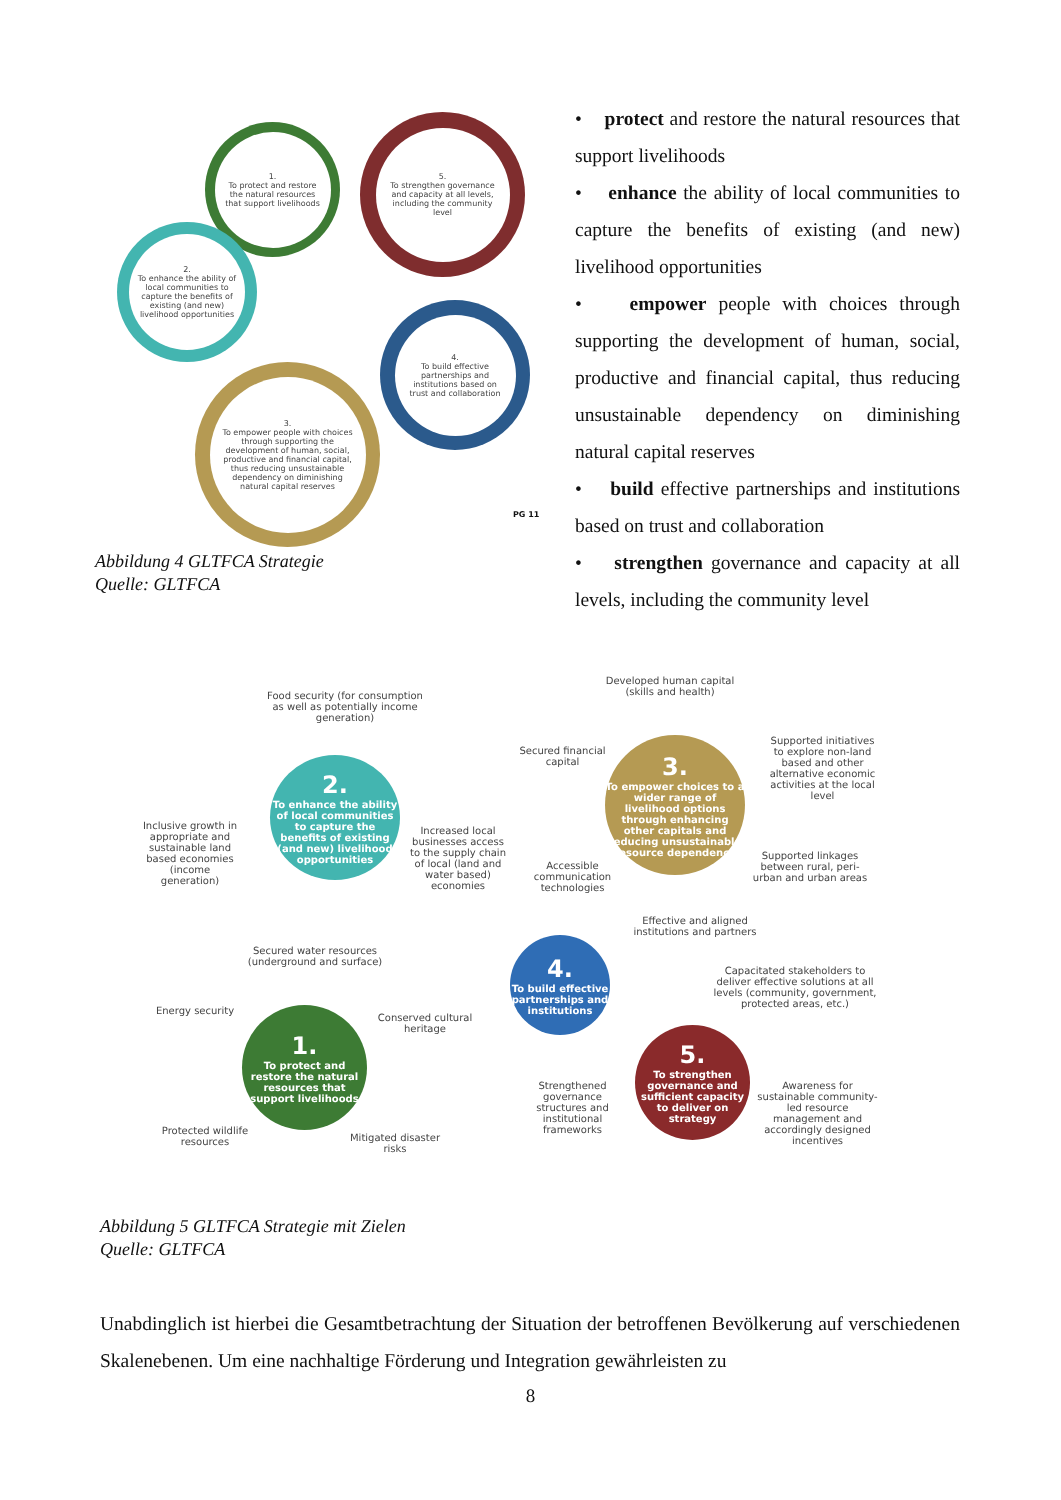1.
To protect and restore the natural resources that support livelihoods
5.
To strengthen governance and capacity at all levels, including the community level
2.
To enhance the ability of local communities to capture the benefits of existing (and new) livelihood opportunities
4.
To build effective partnerships and institutions based on trust and collaboration
3.
To empower people with choices through supporting the development of human, social, productive and financial capital, thus reducing unsustainable dependency on diminishing natural capital reserves
PG 11
Abbildung 4 GLTFCA Strategie
Quelle: GLTFCA
• protect and restore the natural resources that support livelihoods
• enhance the ability of local communities to capture the benefits of existing (and new) livelihood opportunities
• empower people with choices through supporting the development of human, social, productive and financial capital, thus reducing unsustainable dependency on diminishing natural capital reserves
• build effective partnerships and institutions based on trust and collaboration
• strengthen governance and capacity at all levels, including the community level
Food security (for consumption as well as potentially income generation)
2.
To enhance the ability of local communities to capture the benefits of existing (and new) livelihood opportunities
Inclusive growth in appropriate and sustainable land based economies (income generation)
Increased local businesses access to the supply chain of local (land and water based) economies
Secured water resources (underground and surface)
Energy security
Conserved cultural heritage
1.
To protect and restore the natural resources that support livelihoods
Protected wildlife resources
Mitigated disaster risks
Developed human capital (skills and health)
Secured financial capital
3.
To empower choices to a wider range of livelihood options through enhancing other capitals and reducing unsustainable resource dependency
Supported initiatives to explore non-land based and other alternative economic activities at the local level
Accessible communication technologies
Supported linkages between rural, peri-urban and urban areas
Effective and aligned institutions and partners
4.
To build effective partnerships and institutions
Capacitated stakeholders to deliver effective solutions at all levels (community, government, protected areas, etc.)
5.
To strengthen governance and sufficient capacity to deliver on strategy
Strengthened governance structures and institutional frameworks
Awareness for sustainable community-led resource management and accordingly designed incentives
Abbildung 5 GLTFCA Strategie mit Zielen
Quelle: GLTFCA
Unabdinglich ist hierbei die Gesamtbetrachtung der Situation der betroffenen Bevölkerung auf verschiedenen Skalenebenen. Um eine nachhaltige Förderung und Integration gewährleisten zu
8